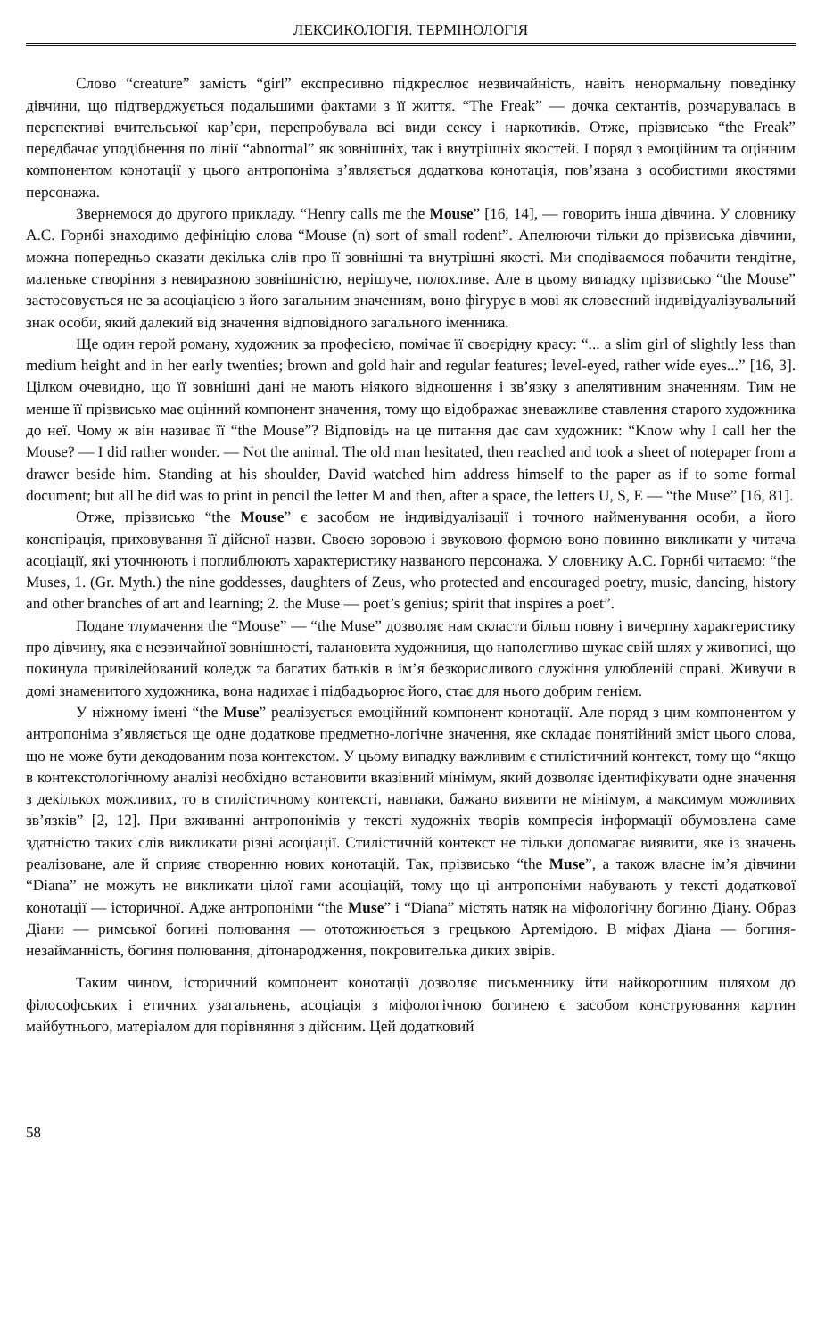ЛЕКСИКОЛОГІЯ. ТЕРМІНОЛОГІЯ
Слово “creature” замість “girl” експресивно підкреслює незвичайність, навіть ненормальну поведінку дівчини, що підтверджується подальшими фактами з її життя. “The Freak” — дочка сектантів, розчарувалась в перспективі вчительської кар’єри, перепробувала всі види сексу і наркотиків. Отже, прізвисько “the Freak” передбачає уподібнення по лінії “abnormal” як зовнішніх, так і внутрішніх якостей. І поряд з емоційним та оцінним компонентом конотації у цього антропоніма з’являється додаткова конотація, пов’язана з особистими якостями персонажа.
Звернемося до другого прикладу. “Henry calls me the Mouse” [16, 14], — говорить інша дівчина. У словнику А.С. Горнбі знаходимо дефініцію слова “Mouse (n) sort of small rodent”. Апелюючи тільки до прізвиська дівчини, можна попередньо сказати декілька слів про її зовнішні та внутрішні якості. Ми сподіваємося побачити тендітне, маленьке створіння з невиразною зовнішністю, нерішуче, полохливе. Але в цьому випадку прізвисько “the Mouse” застосовується не за асоціацією з його загальним значенням, воно фігурує в мові як словесний індивідуалізувальний знак особи, який далекий від значення відповідного загального іменника.
Ще один герой роману, художник за професією, помічає її своєрідну красу: “... a slim girl of slightly less than medium height and in her early twenties; brown and gold hair and regular features; level-eyed, rather wide eyes...” [16, 3]. Цілком очевидно, що її зовнішні дані не мають ніякого відношення і зв’язку з апелятивним значенням. Тим не менше її прізвисько має оцінний компонент значення, тому що відображає зневажливе ставлення старого художника до неї. Чому ж він називає її “the Mouse”? Відповідь на це питання дає сам художник: “Know why I call her the Mouse? — I did rather wonder. — Not the animal. The old man hesitated, then reached and took a sheet of notepaper from a drawer beside him. Standing at his shoulder, David watched him address himself to the paper as if to some formal document; but all he did was to print in pencil the letter M and then, after a space, the letters U, S, E — “the Muse” [16, 81].
Отже, прізвисько “the Mouse” є засобом не індивідуалізації і точного найменування особи, а його конспірація, приховування її дійсної назви. Своєю зоровою і звуковою формою воно повинно викликати у читача асоціації, які уточнюють і поглиблюють характеристику названого персонажа. У словнику А.С. Горнбі читаємо: “the Muses, 1. (Gr. Myth.) the nine goddesses, daughters of Zeus, who protected and encouraged poetry, music, dancing, history and other branches of art and learning; 2. the Muse — poet’s genius; spirit that inspires a poet”.
Подане тлумачення the “Mouse” — “the Muse” дозволяє нам скласти більш повну і вичерпну характеристику про дівчину, яка є незвичайної зовнішності, талановита художниця, що наполегливо шукає свій шлях у живописі, що покинула привілейований коледж та багатих батьків в ім’я безкорисливого служіння улюбленій справі. Живучи в домі знаменитого художника, вона надихає і підбадьорює його, стає для нього добрим генієм.
У ніжному імені “the Muse” реалізується емоційний компонент конотації. Але поряд з цим компонентом у антропоніма з’являється ще одне додаткове предметно-логічне значення, яке складає понятійний зміст цього слова, що не може бути декодованим поза контекстом. У цьому випадку важливим є стилістичний контекст, тому що “якщо в контекстологічному аналізі необхідно встановити вказівний мінімум, який дозволяє ідентифікувати одне значення з декількох можливих, то в стилістичному контексті, навпаки, бажано виявити не мінімум, а максимум можливих зв’язків” [2, 12]. При вживанні антропонімів у тексті художніх творів компресія інформації обумовлена саме здатністю таких слів викликати різні асоціації. Стилістичній контекст не тільки допомагає виявити, яке із значень реалізоване, але й сприяє створенню нових конотацій. Так, прізвисько “the Muse”, а також власне ім’я дівчини “Diana” не можуть не викликати цілої гами асоціацій, тому що ці антропоніми набувають у тексті додаткової конотації — історичної. Адже антропоніми “the Muse” і “Diana” містять натяк на міфологічну богиню Діану. Образ Діани — римської богині полювання — ототожнюється з грецькою Артемідою. В міфах Діана — богиня-незайманність, богиня полювання, дітонародження, покровителька диких звірів.
Таким чином, історичний компонент конотації дозволяє письменнику йти найкоротшим шляхом до філософських і етичних узагальнень, асоціація з міфологічною богинею є засобом конструювання картин майбутнього, матеріалом для порівняння з дійсним. Цей додатковий
58